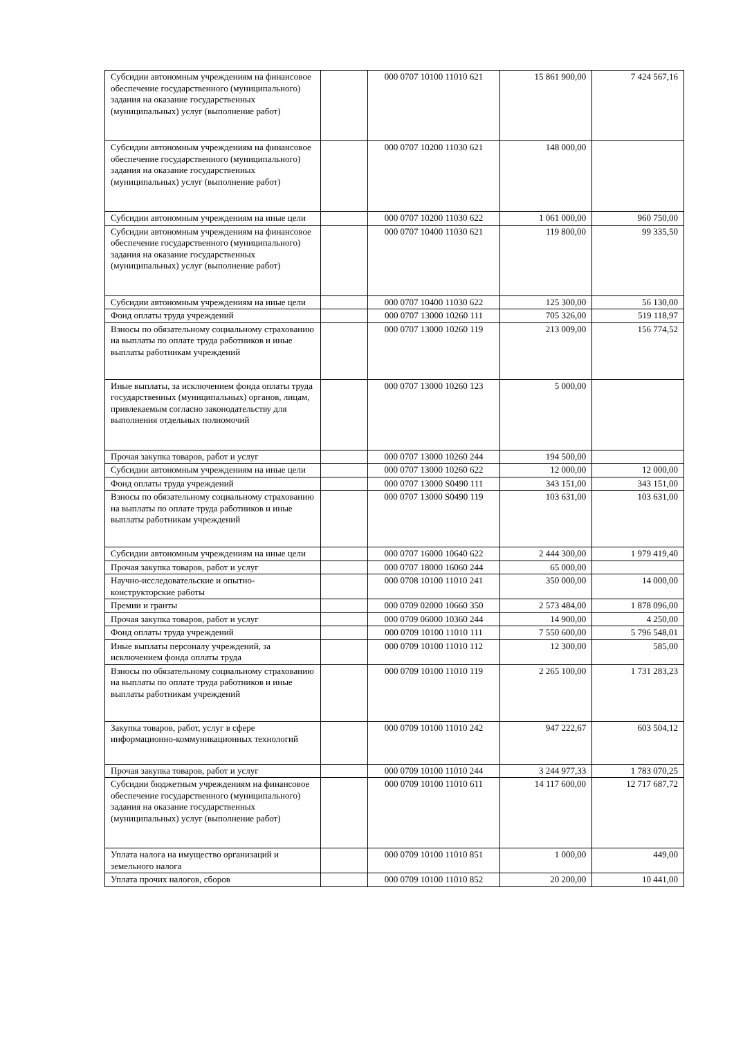| Субсидии автономным учреждениям на финансовое обеспечение государственного (муниципального) задания на оказание государственных (муниципальных) услуг (выполнение работ) | | 000 0707 10100 11010 621 | 15 861 900,00 | 7 424 567,16 |
| Субсидии автономным учреждениям на финансовое обеспечение государственного (муниципального) задания на оказание государственных (муниципальных) услуг (выполнение работ) | | 000 0707 10200 11030 621 | 148 000,00 | |
| Субсидии автономным учреждениям на иные цели | | 000 0707 10200 11030 622 | 1 061 000,00 | 960 750,00 |
| Субсидии автономным учреждениям на финансовое обеспечение государственного (муниципального) задания на оказание государственных (муниципальных) услуг (выполнение работ) | | 000 0707 10400 11030 621 | 119 800,00 | 99 335,50 |
| Субсидии автономным учреждениям на иные цели | | 000 0707 10400 11030 622 | 125 300,00 | 56 130,00 |
| Фонд оплаты труда учреждений | | 000 0707 13000 10260 111 | 705 326,00 | 519 118,97 |
| Взносы по обязательному социальному страхованию на выплаты по оплате труда работников и иные выплаты работникам учреждений | | 000 0707 13000 10260 119 | 213 009,00 | 156 774,52 |
| Иные выплаты, за исключением фонда оплаты труда государственных (муниципальных) органов, лицам, привлекаемым согласно законодательству для выполнения отдельных полномочий | | 000 0707 13000 10260 123 | 5 000,00 | |
| Прочая закупка товаров, работ и услуг | | 000 0707 13000 10260 244 | 194 500,00 | |
| Субсидии автономным учреждениям на иные цели | | 000 0707 13000 10260 622 | 12 000,00 | 12 000,00 |
| Фонд оплаты труда учреждений | | 000 0707 13000 S0490 111 | 343 151,00 | 343 151,00 |
| Взносы по обязательному социальному страхованию на выплаты по оплате труда работников и иные выплаты работникам учреждений | | 000 0707 13000 S0490 119 | 103 631,00 | 103 631,00 |
| Субсидии автономным учреждениям на иные цели | | 000 0707 16000 10640 622 | 2 444 300,00 | 1 979 419,40 |
| Прочая закупка товаров, работ и услуг | | 000 0707 18000 16060 244 | 65 000,00 | |
| Научно-исследовательские и опытно-конструкторские работы | | 000 0708 10100 11010 241 | 350 000,00 | 14 000,00 |
| Премии и гранты | | 000 0709 02000 10660 350 | 2 573 484,00 | 1 878 096,00 |
| Прочая закупка товаров, работ и услуг | | 000 0709 06000 10360 244 | 14 900,00 | 4 250,00 |
| Фонд оплаты труда учреждений | | 000 0709 10100 11010 111 | 7 550 600,00 | 5 796 548,01 |
| Иные выплаты персоналу учреждений, за исключением фонда оплаты труда | | 000 0709 10100 11010 112 | 12 300,00 | 585,00 |
| Взносы по обязательному социальному страхованию на выплаты по оплате труда работников и иные выплаты работникам учреждений | | 000 0709 10100 11010 119 | 2 265 100,00 | 1 731 283,23 |
| Закупка товаров, работ, услуг в сфере информационно-коммуникационных технологий | | 000 0709 10100 11010 242 | 947 222,67 | 603 504,12 |
| Прочая закупка товаров, работ и услуг | | 000 0709 10100 11010 244 | 3 244 977,33 | 1 783 070,25 |
| Субсидии бюджетным учреждениям на финансовое обеспечение государственного (муниципального) задания на оказание государственных (муниципальных) услуг (выполнение работ) | | 000 0709 10100 11010 611 | 14 117 600,00 | 12 717 687,72 |
| Уплата налога на имущество организаций и земельного налога | | 000 0709 10100 11010 851 | 1 000,00 | 449,00 |
| Уплата прочих налогов, сборов | | 000 0709 10100 11010 852 | 20 200,00 | 10 441,00 |